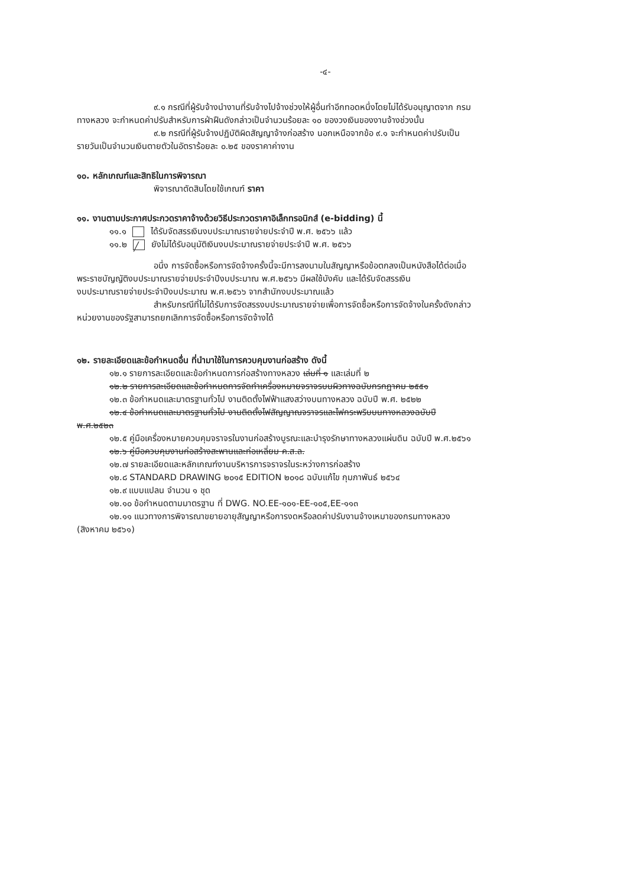-๔-
๙.๑ กรณีที่ผู้รับจ้างนำงานที่รับจ้างไปจ้างช่วงให้ผู้อื่นทำอีกทอดหนึ่งโดยไม่ได้รับอนุญาตจาก กรม
ทางหลวง จะกำหนดค่าปรับสำหรับการฝ่าฝืนดังกล่าวเป็นจำนวนร้อยละ ๑๐ ของวงเงินของงานจ้างช่วงนั้น
๙.๒ กรณีที่ผู้รับจ้างปฏิบัติผิดสัญญาจ้างก่อสร้าง นอกเหนือจากข้อ ๙.๑ จะกำหนดค่าปรับเป็น
รายวันเป็นจำนวนเงินตายตัวในอัตราร้อยละ ๐.๒๕ ของราคาค่างาน
๑๐. หลักเกณฑ์และสิทธิในการพิจารณา
พิจารณาตัดสินโดยใช้เกณฑ์ ราคา
๑๑. งานตามประกาศประกวดราคาจ้างด้วยวิธีประกวดราคาอิเล็กทรอนิกส์ (e-bidding) นี้
๑๑.๑ ได้รับจัดสรรเงินงบประมาณรายจ่ายประจำปี พ.ศ. ๒๕๖๖ แล้ว
๑๑.๒ ╱ ยังไม่ได้รับอนุมัติเงินงบประมาณรายจ่ายประจำปี พ.ศ. ๒๕๖๖
อนึ่ง การจัดซื้อหรือการจัดจ้างครั้งนี้จะมีการลงนามในสัญญาหรือข้อตกลงเป็นหนังสือได้ต่อเมื่อ
พระราชบัญญัติงบประมาณรายจ่ายประจำปีงบประมาณ พ.ศ.๒๕๖๖ มีผลใช้บังคับ และได้รับจัดสรรเงิน
งบประมาณรายจ่ายประจำปีงบประมาณ พ.ศ.๒๕๖๖ จากสำนักงบประมาณแล้ว
สำหรับกรณีที่ไม่ได้รับการจัดสรรงบประมาณรายจ่ายเพื่อการจัดซื้อหรือการจัดจ้างในครั้งดังกล่าว
หน่วยงานของรัฐสามารถยกเลิกการจัดซื้อหรือการจัดจ้างได้
๑๒. รายละเอียดและข้อกำหนดอื่น ที่นำมาใช้ในการควบคุมงานก่อสร้าง ดังนี้
๑๒.๑ รายการละเอียดและข้อกำหนดการก่อสร้างทางหลวง เล่มที่ ๑ และเล่มที่ ๒
๑๒.๒ รายการละเอียดและข้อกำหนดการจัดทำเครื่องหมายจราจรบนผิวทางฉบับกรกฎาคม ๒๕๕๑
๑๒.๓ ข้อกำหนดและมาตรฐานทั่วไป งานติดตั้งไฟฟ้าแสงสว่างบนทางหลวง ฉบับปี พ.ศ. ๒๕๒๒
๑๒.๔ ข้อกำหนดและมาตรฐานทั่วไป งานติดตั้งไฟสัญญาณจราจรและไฟกระพริบบนทางหลวงฉบับปี
พ.ศ.๒๕๒๓
๑๒.๕ คู่มือเครื่องหมายควบคุมจราจรในงานก่อสร้างบูรณะและบำรุงรักษาทางหลวงแผ่นดิน ฉบับปี พ.ศ.๒๕๖๑
๑๒.๖ คู่มือควบคุมงานก่อสร้างสะพานและท่อเหลี่ยม ค.ส.ล.
๑๒.๗ รายละเอียดและหลักเกณฑ์งานบริหารการจราจรในระหว่างการก่อสร้าง
๑๒.๘ STANDARD DRAWING ๒๐๑๕ EDITION ๒๐๑๘ ฉบับแก้ไข กุมภาพันธ์ ๒๕๖๔
๑๒.๙ แบบแปลน จำนวน ๑ ชุด
๑๒.๑๐ ข้อกำหนดตามมาตรฐาน ที่ DWG. NO.EE-๑๐๑-EE-๑๐๕,EE-๑๑๓
๑๒.๑๑ แนวทางการพิจารณาขยายอายุสัญญาหรือการงดหรือลดค่าปรับงานจ้างเหมาของกรมทางหลวง
(สิงหาคม ๒๕๖๑)